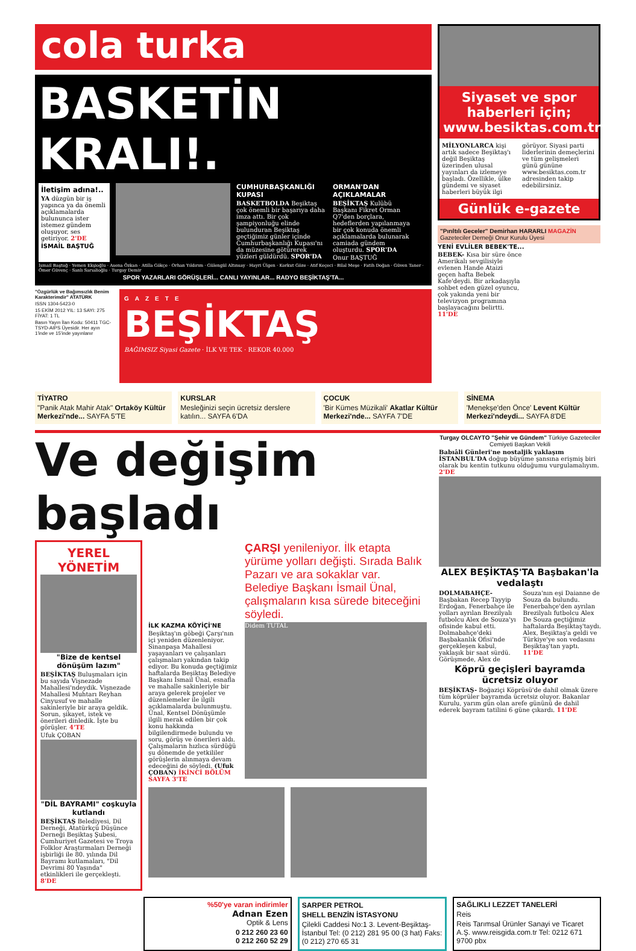cola turka
BASKETİN KRALI!.
İletişim adına!..
YA düzgün bir iş yapınca ya da önemli açıklamalarda bulununca ister istemez gündem oluşuyor, ses getiriyor. 2'DE
İSMAİL BAŞTUĞ
CUMHURBAŞKANLIĞI KUPASI
BASKETBOLDA Beşiktaş çok önemli bir başarıya daha imza attı. Bir çok şampiyonluğu elinde bulunduran Beşiktaş geçtiğimiz günler içinde Cumhurbaşkanlığı Kupası'nı da müzesine götürerek yüzleri güldürdü. SPOR'DA
ORMAN'DAN AÇIKLAMALAR
BEŞİKTAŞ Kulübü Başkanı Fikret Orman Q7'den borçlara, hedeflerden yapılanmaya bir çok konuda önemli açıklamalarda bulunarak camiada gündem oluşturdu. SPOR'DA
Onur BAŞTUĞ
İsmail Baştuğ · Yemen Ekşioğlu · Asena Özkan · Atilla Gökçe · Orhan Yıldırım · Gülengül Altınsay · Hayri Ülgen · Korkut Göze · Atıf Keçeci · Bilal Meşe · Fatih Doğan · Güven Taner · Ömer Güvenç · Sanlı Sarıalioğlu · Turgay Demir
SPOR YAZARLARI GÖRÜŞLERİ... CANLI YAYINLAR... RADYO BEŞİKTAŞ'TA...
"Özgürlük ve Bağımsızlık Benim Karakterimdir" ATATÜRK
ISSN 1304-5423-0
15 EKİM 2012 YIL: 13 SAYI: 275 FİYAT: 1 TL
Basın Yayın İlan Kodu: 50411 TGC-TSYD-AIPS Üyesidir. Her ayın 1'inde ve 15'inde yayınlanır
GAZETE
BEŞİKTAŞ
BAĞIMSIZ Siyasi Gazete · İLK VE TEK · REKOR 40.000
Siyaset ve spor haberleri için; www.besiktas.com.tr
MİLYONLARCA kişi artık sadece Beşiktaş'ı değil Beşiktaş üzerinden ulusal yayınları da izlemeye başladı. Özellikle, ülke gündemi ve siyaset haberleri büyük ilgi görüyor. Siyasi parti liderlerinin demeçlerini ve tüm gelişmeleri günü gününe www.besiktas.com.tr adresinden takip edebilirsiniz.
Günlük e-gazete
"Pırıltılı Geceler" Demirhan HARARLI MAGAZİN Gazeteciler Derneği Onur Kurulu Üyesi
YENİ EVLİLER BEBEK'TE...
BEBEK- Kısa bir süre önce Amerikalı sevgilisiyle evlenen Hande Ataizi geçen hafta Bebek Kafe'deydi. Bir arkadaşıyla sohbet eden güzel oyuncu, çok yakında yeni bir televizyon programına başlayacağını belirtti. 11'DE
TİYATRO
"Panik Atak Mahir Atak" Ortaköy Kültür Merkezi'nde... SAYFA 5'TE
KURSLAR
Mesleğinizi seçin ücretsiz derslere katılın... SAYFA 6'DA
ÇOCUK
'Bir Kümes Müzikali' Akatlar Kültür Merkezi'nde... SAYFA 7'DE
SİNEMA
'Menekşe'den Önce' Levent Kültür Merkezi'ndeydi... SAYFA 8'DE
Ve değişim başladı
YEREL YÖNETİM
"Bize de kentsel dönüşüm lazım"
BEŞİKTAŞ Buluşmaları için bu sayıda Vişnezade Mahallesi'ndeydik. Vişnezade Mahallesi Muhtarı Reyhan Cinyusuf ve mahalle sakinleriyle bir araya geldik. Sorun, şikayet, istek ve önerileri dinledik. İşte bu görüşler. 4'TE
Ufuk ÇOBAN
"DİL BAYRAMI" coşkuyla kutlandı
BEŞİKTAŞ Belediyesi, Dil Derneği, Atatürkçü Düşünce Derneği Beşiktaş Şubesi, Cumhuriyet Gazetesi ve Troya Folklor Araştırmaları Derneği işbirliği ile 80. yılında Dil Bayramı kutlamaları, "Dil Devrimi 80 Yaşında" etkinlikleri ile gerçekleşti. 8'DE
ÇARŞI yenileniyor. İlk etapta yürüme yolları değişti. Sırada Balık Pazarı ve ara sokaklar var. Belediye Başkanı İsmail Ünal, çalışmaların kısa sürede biteceğini söyledi.
İLK KAZMA KÖYİÇİ'NE
Beşiktaş'ın göbeği Çarşı'nın içi yeniden düzenleniyor. Sinanpaşa Mahallesi yaşayanları ve çalışanları çalışmaları yakından takip ediyor. Bu konuda geçtiğimiz haftalarda Beşiktaş Belediye Başkanı İsmail Ünal, esnafla ve mahalle sakinleriyle bir araya gelerek projeler ve düzenlemeler ile ilgili açıklamalarda bulunmuştu. Ünal, Kentsel Dönüşümle ilgili merak edilen bir çok konu hakkında bilgilendirmede bulundu ve soru, görüş ve önerileri aldı. Çalışmaların hızlıca sürdüğü şu dönemde de yetkililer görüşlerin alınmaya devam edeceğini de söyledi. (Ufuk ÇOBAN) İKİNCİ BÖLÜM SAYFA 3'TE
Didem TUTAL
Turgay OLCAYTO "Şehir ve Gündem" Türkiye Gazeteciler Cemiyeti Başkan Vekili
Babıâli Günleri'ne nostaljik yaklaşım İSTANBUL'DA doğup büyüme şansına erişmiş biri olarak bu kentin tutkunu olduğumu vurgulamalıyım. 2'DE
ALEX BEŞİKTAŞ'TA Başbakan'la vedalaştı
DOLMABAHÇE- Başbakan Recep Tayyip Erdoğan, Fenerbahçe ile yolları ayrılan Brezilyalı futbolcu Alex de Souza'yı ofisinde kabul etti. Dolmabahçe'deki Başbakanlık Ofisi'nde gerçekleşen kabul, yaklaşık bir saat sürdü. Görüşmede, Alex de Souza'nın eşi Daianne de Souza da bulundu. Fenerbahçe'den ayrılan Brezilyalı futbolcu Alex De Souza geçtiğimiz haftalarda Beşiktaş'taydı. Alex, Beşiktaş'a geldi ve Türkiye'ye son vedasını Beşiktaş'tan yaptı. 11'DE
Köprü geçişleri bayramda ücretsiz oluyor
BEŞİKTAŞ- Boğaziçi Köprüsü'de dahil olmak üzere tüm köprüler bayramda ücretsiz oluyor. Bakanlar Kurulu, yarım gün olan arefe gününü de dahil ederek bayram tatilini 6 güne çıkardı. 11'DE
%50'ye varan indirimler
Adnan Ezen
Optik & Lens
0 212 260 23 60
0 212 260 52 29
SARPER PETROL
SHELL BENZİN İSTASYONU
Çilekli Caddesi No:1 3. Levent-Beşiktaş-İstanbul Tel: (0 212) 281 95 00 (3 hat) Faks: (0 212) 270 65 31
SAĞLIKLI LEZZET TANELERİ
Reis
Reis Tarımsal Ürünler Sanayi ve Ticaret A.Ş. www.reisgida.com.tr Tel: 0212 671 9700 pbx